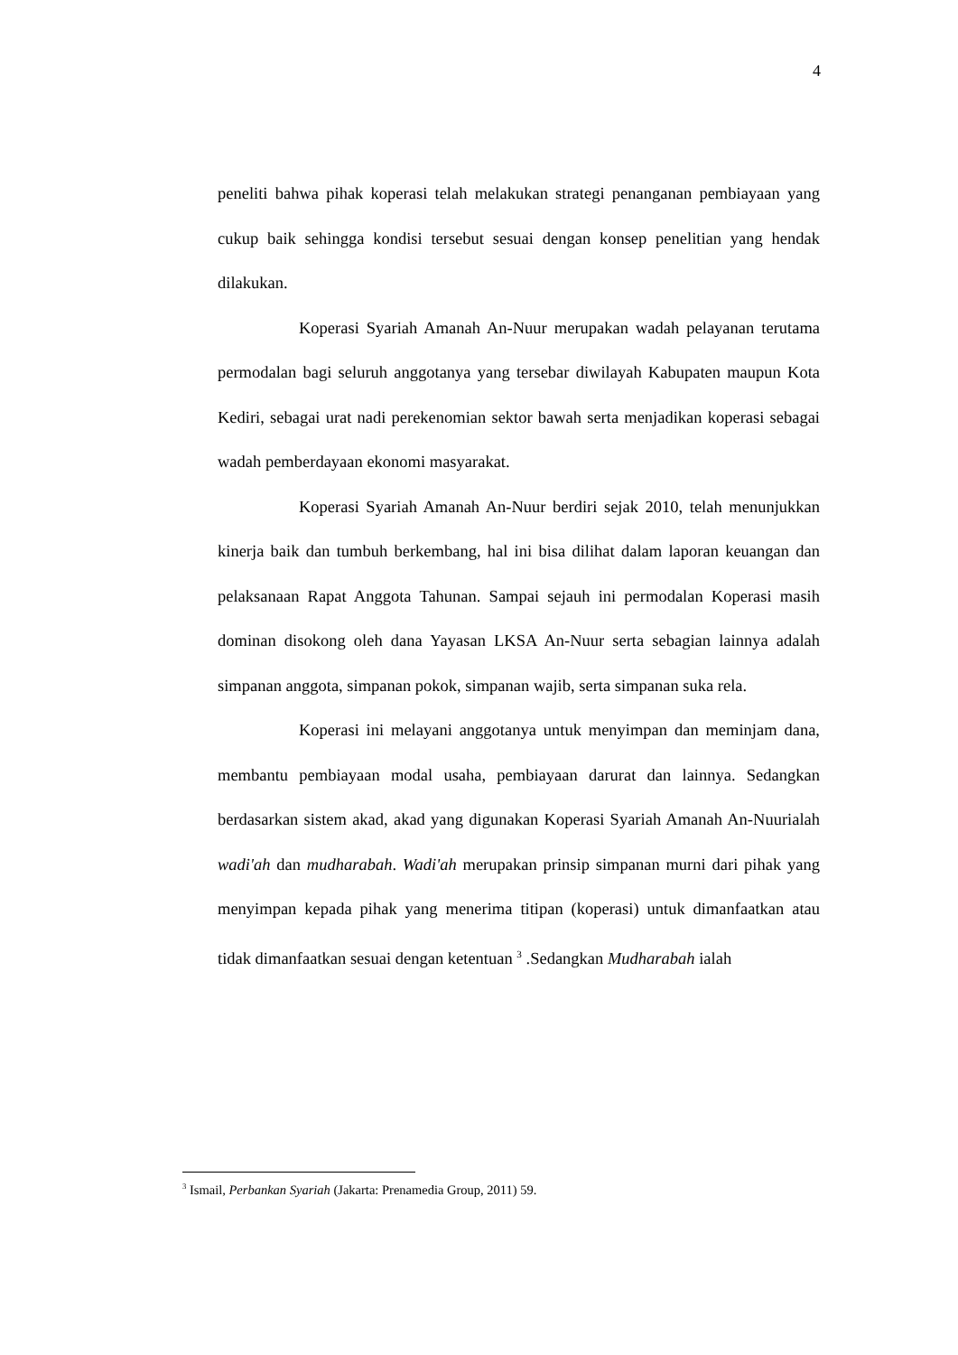4
peneliti bahwa pihak koperasi telah melakukan strategi penanganan pembiayaan yang cukup baik sehingga kondisi tersebut sesuai dengan konsep penelitian yang hendak dilakukan.
Koperasi Syariah Amanah An-Nuur merupakan wadah pelayanan terutama permodalan bagi seluruh anggotanya yang tersebar diwilayah Kabupaten maupun Kota Kediri, sebagai urat nadi perekenomian sektor bawah serta menjadikan koperasi sebagai wadah pemberdayaan ekonomi masyarakat.
Koperasi Syariah Amanah An-Nuur berdiri sejak 2010, telah menunjukkan kinerja baik dan tumbuh berkembang, hal ini bisa dilihat dalam laporan keuangan dan pelaksanaan Rapat Anggota Tahunan. Sampai sejauh ini permodalan Koperasi masih dominan disokong oleh dana Yayasan LKSA An-Nuur serta sebagian lainnya adalah simpanan anggota, simpanan pokok, simpanan wajib, serta simpanan suka rela.
Koperasi ini melayani anggotanya untuk menyimpan dan meminjam dana, membantu pembiayaan modal usaha, pembiayaan darurat dan lainnya. Sedangkan berdasarkan sistem akad, akad yang digunakan Koperasi Syariah Amanah An-Nuurialah wadi'ah dan mudharabah. Wadi'ah merupakan prinsip simpanan murni dari pihak yang menyimpan kepada pihak yang menerima titipan (koperasi) untuk dimanfaatkan atau tidak dimanfaatkan sesuai dengan ketentuan <sup>3</sup> .Sedangkan Mudharabah ialah
<sup>3</sup> Ismail, Perbankan Syariah (Jakarta: Prenamedia Group, 2011) 59.